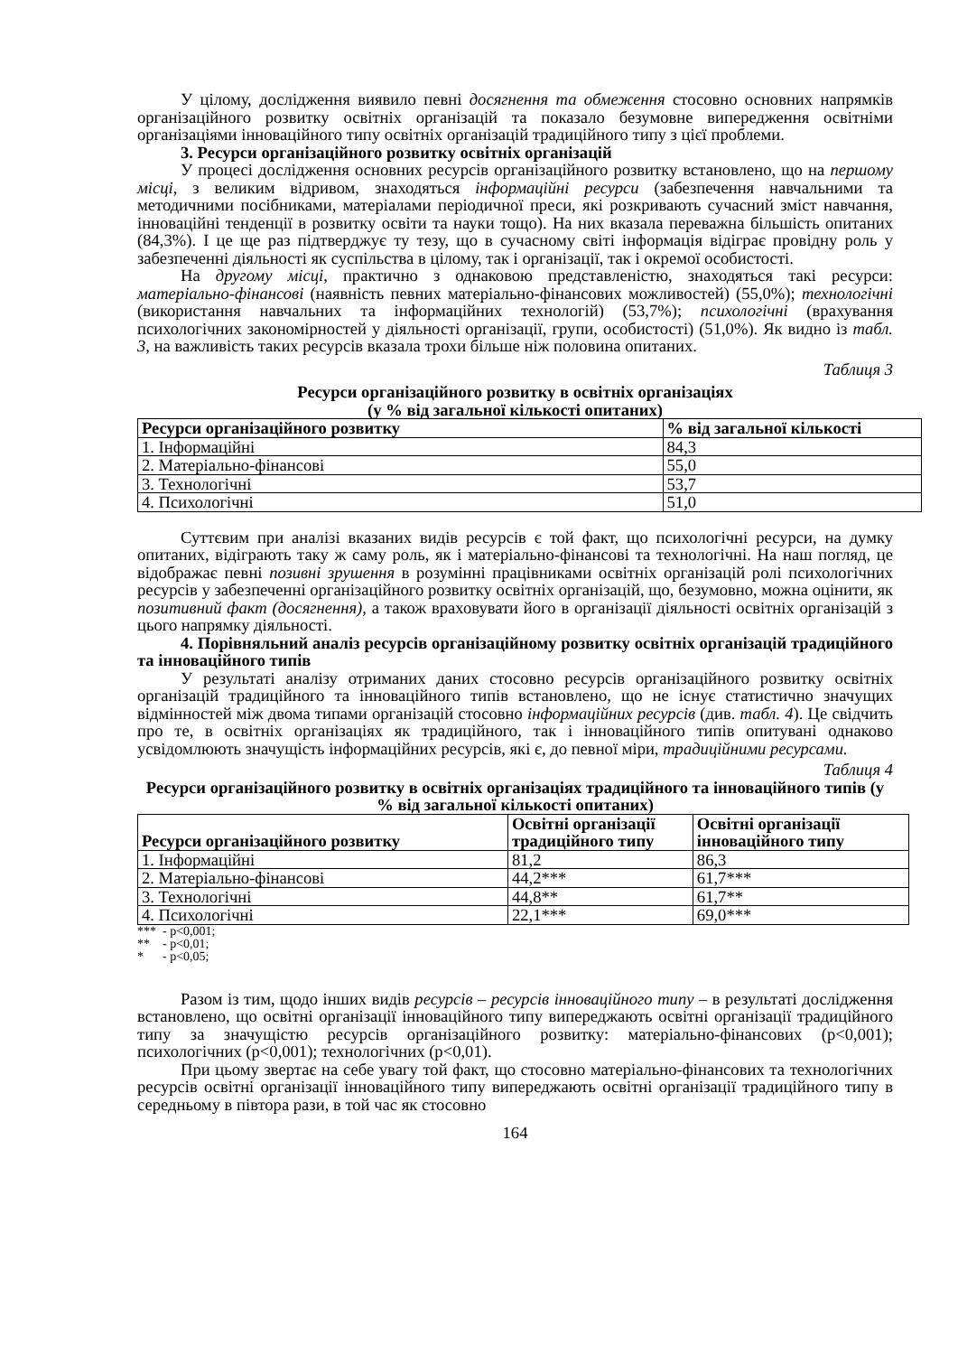У цілому, дослідження виявило певні досягнення та обмеження стосовно основних напрямків організаційного розвитку освітніх організацій та показало безумовне випередження освітніми організаціями інноваційного типу освітніх організацій традиційного типу з цієї проблеми.
3. Ресурси організаційного розвитку освітніх організацій
У процесі дослідження основних ресурсів організаційного розвитку встановлено, що на першому місці, з великим відривом, знаходяться інформаційні ресурси (забезпечення навчальними та методичними посібниками, матеріалами періодичної преси, які розкривають сучасний зміст навчання, інноваційні тенденції в розвитку освіти та науки тощо). На них вказала переважна більшість опитаних (84,3%). І це ще раз підтверджує ту тезу, що в сучасному світі інформація відіграє провідну роль у забезпеченні діяльності як суспільства в цілому, так і організації, так і окремої особистості.
На другому місці, практично з однаковою представленістю, знаходяться такі ресурси: матеріально-фінансові (наявність певних матеріально-фінансових можливостей) (55,0%); технологічні (використання навчальних та інформаційних технологій) (53,7%); психологічні (врахування психологічних закономірностей у діяльності організації, групи, особистості) (51,0%). Як видно із табл. 3, на важливість таких ресурсів вказала трохи більше ніж половина опитаних.
Таблиця 3
Ресурси організаційного розвитку в освітніх організаціях
(у % від загальної кількості опитаних)
| Ресурси організаційного розвитку | % від загальної кількості |
| --- | --- |
| 1. Інформаційні | 84,3 |
| 2. Матеріально-фінансові | 55,0 |
| 3. Технологічні | 53,7 |
| 4. Психологічні | 51,0 |
Суттєвим при аналізі вказаних видів ресурсів є той факт, що психологічні ресурси, на думку опитаних, відіграють таку ж саму роль, як і матеріально-фінансові та технологічні. На наш погляд, це відображає певні позивні зрушення в розумінні працівниками освітніх організацій ролі психологічних ресурсів у забезпеченні організаційного розвитку освітніх організацій, що, безумовно, можна оцінити, як позитивний факт (досягнення), а також враховувати його в організації діяльності освітніх організацій з цього напрямку діяльності.
4. Порівняльний аналіз ресурсів організаційному розвитку освітніх організацій традиційного та інноваційного типів
У результаті аналізу отриманих даних стосовно ресурсів організаційного розвитку освітніх організацій традиційного та інноваційного типів встановлено, що не існує статистично значущих відмінностей між двома типами організацій стосовно інформаційних ресурсів (див. табл. 4). Це свідчить про те, в освітніх організаціях як традиційного, так і інноваційного типів опитувані однаково усвідомлюють значущість інформаційних ресурсів, які є, до певної міри, традиційними ресурсами.
Таблиця 4
Ресурси організаційного розвитку в освітніх організаціях традиційного та інноваційного типів (у % від загальної кількості опитаних)
| Ресурси організаційного розвитку | Освітні організації традиційного типу | Освітні організації інноваційного типу |
| --- | --- | --- |
| 1. Інформаційні | 81,2 | 86,3 |
| 2. Матеріально-фінансові | 44,2*** | 61,7*** |
| 3. Технологічні | 44,8** | 61,7** |
| 4. Психологічні | 22,1*** | 69,0*** |
*** - p<0,001;
** - p<0,01;
* - p<0,05;
Разом із тим, щодо інших видів ресурсів – ресурсів інноваційного типу – в результаті дослідження встановлено, що освітні організації інноваційного типу випереджають освітні організації традиційного типу за значущістю ресурсів організаційного розвитку: матеріально-фінансових (p<0,001); психологічних (p<0,001); технологічних (p<0,01).
При цьому звертає на себе увагу той факт, що стосовно матеріально-фінансових та технологічних ресурсів освітні організації інноваційного типу випереджають освітні організації традиційного типу в середньому в півтора рази, в той час як стосовно
164